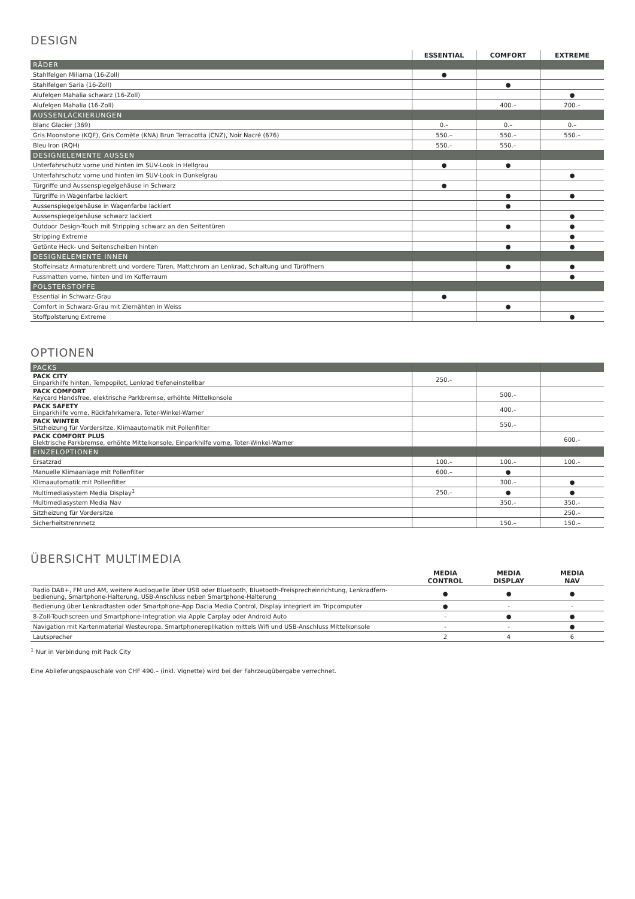DESIGN
| | ESSENTIAL | COMFORT | EXTREME |
| --- | --- | --- | --- |
| RÄDER | | | |
| Stahlfelgen Miliama (16-Zoll) | ● | | |
| Stahlfelgen Saria (16-Zoll) | | ● | |
| Alufelgen Mahalia schwarz (16-Zoll) | | | ● |
| Alufelgen Mahalia (16-Zoll) | | 400.– | 200.– |
| AUSSENLACKIERUNGEN | | | |
| Blanc Glacier (369) | 0.– | 0.– | 0.– |
| Gris Moonstone (KQF), Gris Comète (KNA) Brun Terracotta (CNZ), Noir Nacré (676) | 550.– | 550.– | 550.– |
| Bleu Iron (RQH) | 550.– | 550.– | |
| DESIGNELEMENTE AUSSEN | | | |
| Unterfahrschutz vorne und hinten im SUV-Look in Hellgrau | ● | ● | |
| Unterfahrschutz vorne und hinten im SUV-Look in Dunkelgrau | | | ● |
| Türgriffe und Aussenspiegelgehäuse in Schwarz | ● | | |
| Türgriffe in Wagenfarbe lackiert | | ● | ● |
| Aussenspiegelgehäuse in Wagenfarbe lackiert | | ● | |
| Aussenspiegelgehäuse schwarz lackiert | | | ● |
| Outdoor Design-Touch mit Stripping schwarz an den Seitentüren | | ● | ● |
| Stripping Extreme | | | ● |
| Getönte Heck- und Seitenscheiben hinten | | ● | ● |
| DESIGNELEMENTE INNEN | | | |
| Stoffeinsatz Armaturenbrett und vordere Türen, Mattchrom an Lenkrad, Schaltung und Türöffnern | | ● | ● |
| Fussmatten vorne, hinten und im Kofferraum | | | ● |
| POLSTERSTOFFE | | | |
| Essential in Schwarz-Grau | ● | | |
| Comfort in Schwarz-Grau mit Ziernähten in Weiss | | ● | |
| Stoffpolsterung Extreme | | | ● |
OPTIONEN
| PACKS | | | |
| PACK CITY Einparkhilfe hinten, Tempopilot, Lenkrad tiefeneinstellbar | 250.– | | |
| PACK COMFORT Keycard Handsfree, elektrische Parkbremse, erhöhte Mittelkonsole | | 500.– | |
| PACK SAFETY Einparkhilfe vorne, Rückfahrkamera, Toter-Winkel-Warner | | 400.– | |
| PACK WINTER Sitzheizung für Vordersitze, Klimaautomatik mit Pollenfilter | | 550.– | |
| PACK COMFORT PLUS Elektrische Parkbremse, erhöhte Mittelkonsole, Einparkhilfe vorne, Toter-Winkel-Warner | | | 600.– |
| EINZELOPTIONEN | | | |
| Ersatzrad | 100.– | 100.– | 100.– |
| Manuelle Klimaanlage mit Pollenfilter | 600.– | ● | |
| Klimaautomatik mit Pollenfilter | | 300.– | ● |
| Multimediasystem Media Display<sup>1</sup> | 250.– | ● | ● |
| Multimediasystem Media Nav | | 350.– | 350.– |
| Sitzheizung für Vordersitze | | | 250.– |
| Sicherheitstrennnetz | | 150.– | 150.– |
ÜBERSICHT MULTIMEDIA
| | MEDIA CONTROL | MEDIA DISPLAY | MEDIA NAV |
| --- | --- | --- | --- |
| Radio DAB+, FM und AM, weitere Audioquelle über USB oder Bluetooth, Bluetooth-Freisprecheinrichtung, Lenkradfern- bedienung, Smartphone-Halterung, USB-Anschluss neben Smartphone-Halterung | ● | ● | ● |
| Bedienung über Lenkradtasten oder Smartphone-App Dacia Media Control, Display integriert im Tripcomputer | ● | - | - |
| 8-Zoll-Touchscreen und Smartphone-Integration via Apple Carplay oder Android Auto | - | ● | ● |
| Navigation mit Kartenmaterial Westeuropa, Smartphonereplikation mittels Wifi und USB-Anschluss Mittelkonsole | - | - | ● |
| Lautsprecher | 2 | 4 | 6 |
<sup>1</sup> Nur in Verbindung mit Pack City
Eine Ablieferungspauschale von CHF 490.– (inkl. Vignette) wird bei der Fahrzeugübergabe verrechnet.